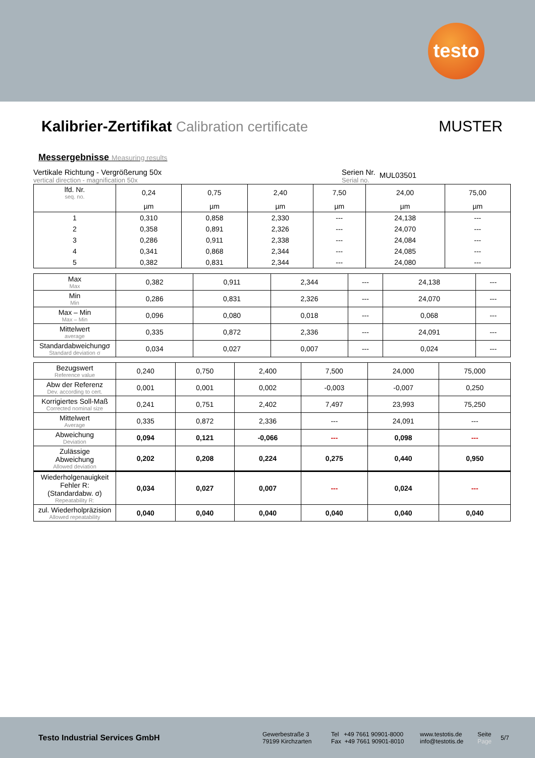testo
Kalibrier-Zertifikat Calibration certificate
MUSTER
Messergebnisse Measuring results
Vertikale Richtung - Vergrößerung 50x
vertical direction - magnification 50x
Serien Nr.
Serial no.
MUL03501
| lfd. Nr. seq. no. | 0,24 | 0,75 | 2,40 | 7,50 | 24,00 | 75,00 |
| | µm | µm | µm | µm | µm | µm |
| 1 | 0,310 | 0,858 | 2,330 | --- | 24,138 | --- |
| 2 | 0,358 | 0,891 | 2,326 | --- | 24,070 | --- |
| 3 | 0,286 | 0,911 | 2,338 | --- | 24,084 | --- |
| 4 | 0,341 | 0,868 | 2,344 | --- | 24,085 | --- |
| 5 | 0,382 | 0,831 | 2,344 | --- | 24,080 | --- |
| Max Max | 0,382 | 0,911 | 2,344 | --- | 24,138 | --- |
| Min Min | 0,286 | 0,831 | 2,326 | --- | 24,070 | --- |
| Max – Min Max – Min | 0,096 | 0,080 | 0,018 | --- | 0,068 | --- |
| Mittelwert average | 0,335 | 0,872 | 2,336 | --- | 24,091 | --- |
| Standardabweichungσ Standard deviation σ | 0,034 | 0,027 | 0,007 | --- | 0,024 | --- |
| Bezugswert Reference value | 0,240 | 0,750 | 2,400 | 7,500 | 24,000 | 75,000 |
| Abw der Referenz Dev. according to cert. | 0,001 | 0,001 | 0,002 | -0,003 | -0,007 | 0,250 |
| Korrigiertes Soll-Maß Corrected nominal size | 0,241 | 0,751 | 2,402 | 7,497 | 23,993 | 75,250 |
| Mittelwert Average | 0,335 | 0,872 | 2,336 | --- | 24,091 | --- |
| Abweichung Deviation | 0,094 | 0,121 | -0,066 | --- | 0,098 | --- |
| Zulässige Abweichung Allowed deviation | 0,202 | 0,208 | 0,224 | 0,275 | 0,440 | 0,950 |
| Wiederholgenauigkeit Fehler R: (Standardabw. σ) Repeatability R: | 0,034 | 0,027 | 0,007 | --- | 0,024 | --- |
| zul. Wiederholpräzision Allowed repeatability | 0,040 | 0,040 | 0,040 | 0,040 | 0,040 | 0,040 |
Testo Industrial Services GmbH
Gewerbestraße 3
79199 Kirchzarten
Tel +49 7661 90901-8000
Fax +49 7661 90901-8010
www.testotis.de
info@testotis.de
Seite
Page
5/7